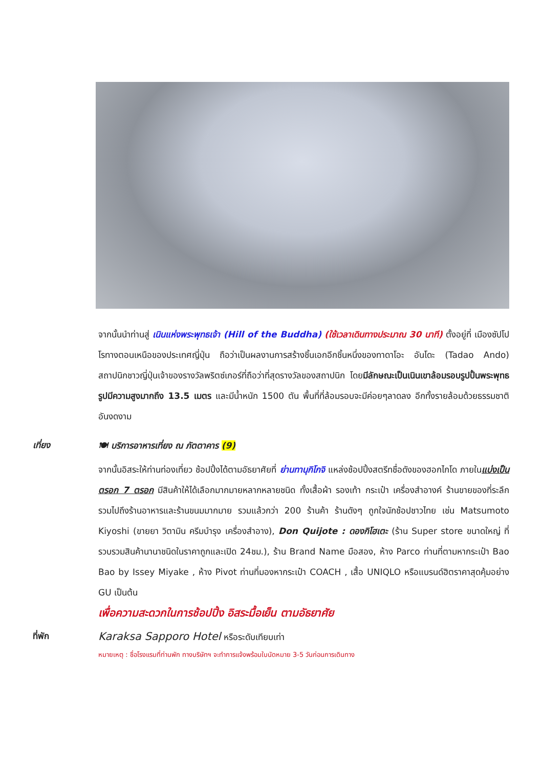จากนั้นนำท่านสู่ เนินแห่งพระพุทธเจ้า (Hill of the Buddha) (ใช้เวลาเดินทางประมาณ 30 นาที) ตั้งอยู่ที่ เมืองซัปโปโรทางตอนเหนือของประเทศญี่ปุ่น ถือว่าเป็นผลงานการสร้างชิ้นเอกอีกชิ้นหนึ่งของทาดาโอะ อันโดะ (Tadao Ando) สถาปนิกชาวญี่ปุ่นเจ้าของรางวัลพริตซ์เกอร์ที่ถือว่าที่สุดรางวัลของสถาปนิก โดยมีลักษณะเป็นเนินเขาล้อมรอบรูปปั้นพระพุทธรูปมีความสูงมากถึง 13.5 เมตร และมีน้ำหนัก 1500 ตัน พื้นที่ที่ล้อมรอบจะมีค่อยๆลาดลง อีกทั้งรายล้อมด้วยธรรมชาติอันงดงาม
เที่ยง
🍽 บริการอาหารเที่ยง ณ ภัตตาคาร (9)
จากนั้นอิสระให้ท่านท่องเที่ยว ช้อปปิ้งได้ตามอัธยาศัยที่ ย่านทานุกิโกจิ แหล่งช้อปปิ้งสตรีทชื่อดังของฮอกไกโด ภายในแบ่งเป็นตรอก 7 ตรอก มีสินค้าให้ได้เลือกมากมายหลากหลายชนิด ทั้งเสื้อผ้า รองเท้า กระเป๋า เครื่องสำอางค์ ร้านขายของที่ระลึก รวมไปถึงร้านอาหารและร้านขนมมากมาย รวมแล้วกว่า 200 ร้านค้า ร้านดังๆ ถูกใจนักช้อปชาวไทย เช่น Matsumoto Kiyoshi (ขายยา วิตามิน ครีมบำรุง เครื่องสำอาง), Don Quijote : ดองกิโฮเตะ (ร้าน Super store ขนาดใหญ่ ที่รวบรวมสินค้านานาชนิดในราคาถูกและเปิด 24ชม.), ร้าน Brand Name มือสอง, ห้าง Parco ท่านที่ตามหากระเป๋า Bao Bao by Issey Miyake , ห้าง Pivot ท่านที่มองหากระเป๋า COACH , เสื้อ UNIQLO หรือแบรนด์ฮิตราคาสุดคุ้มอย่าง GU เป็นต้น
เพื่อความสะดวกในการช้อปปิ้ง อิสระมื้อเย็น ตามอัธยาศัย
ที่พัก
Karaksa Sapporo Hotel หรือระดับเทียบเท่า
หมายเหตุ : ชื่อโรงแรมที่ท่านพัก ทางบริษัทฯ จะทำการแจ้งพร้อมใบนัดหมาย 3-5 วันก่อนการเดินทาง